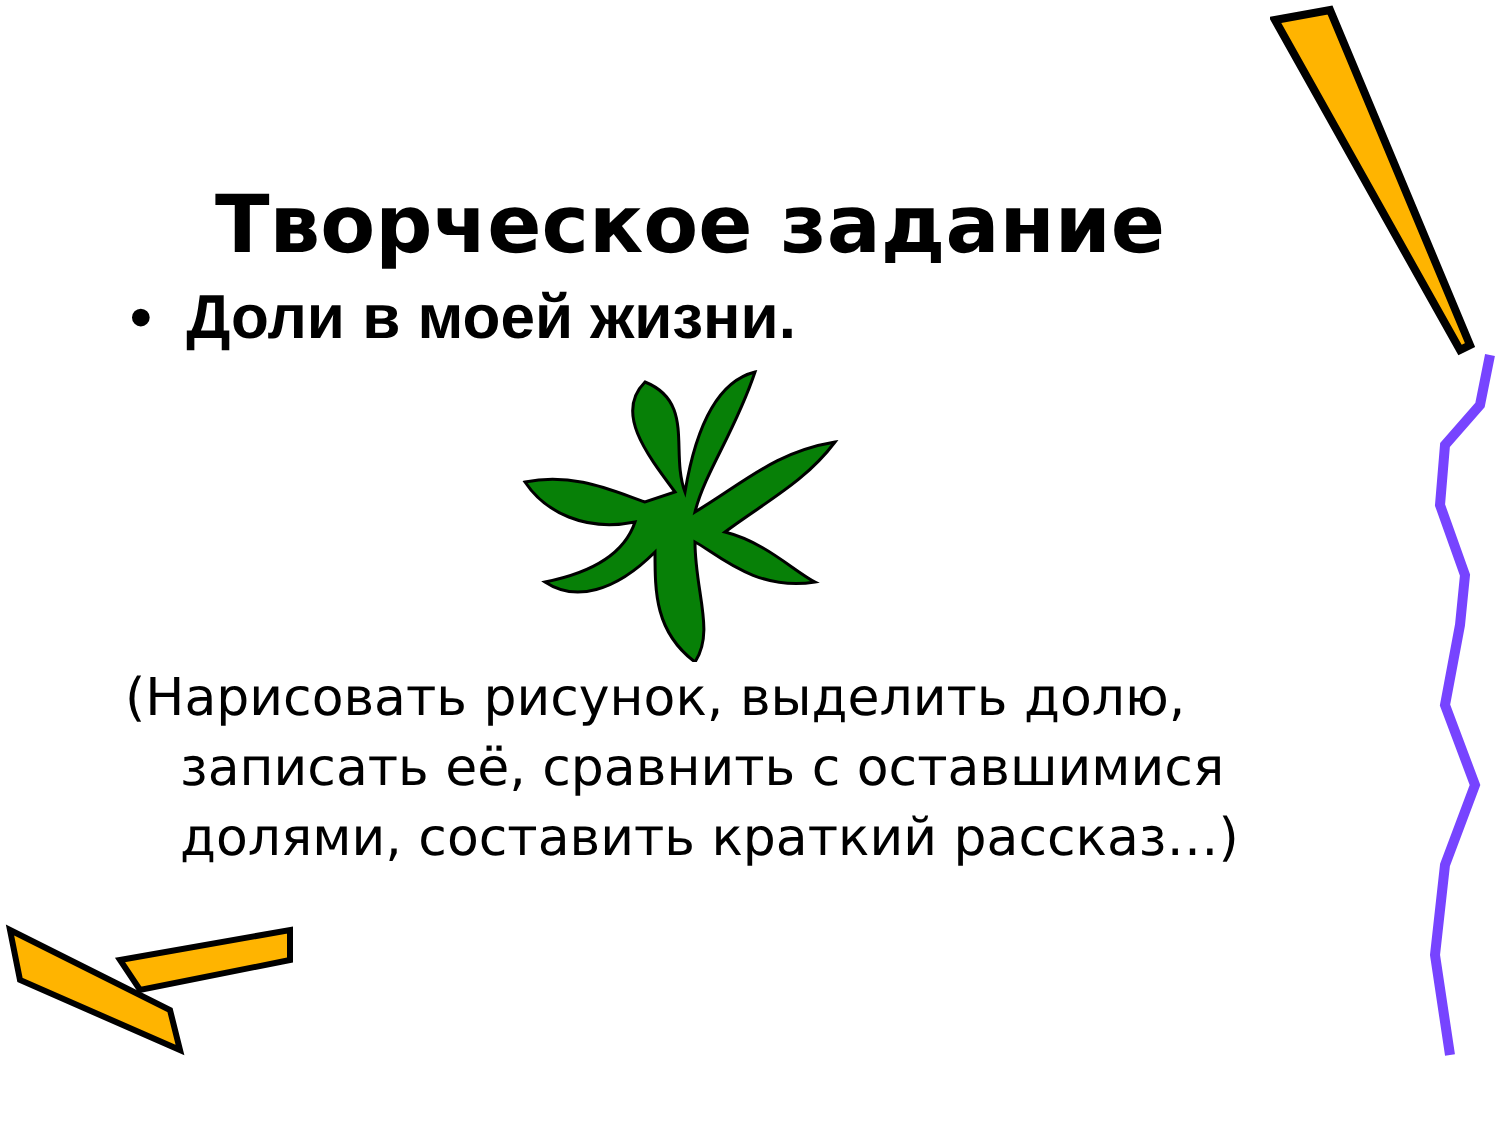Творческое задание
• Доли в моей жизни.
(Нарисовать рисунок, выделить долю,
записать её, сравнить с оставшимися долями, составить краткий рассказ…)